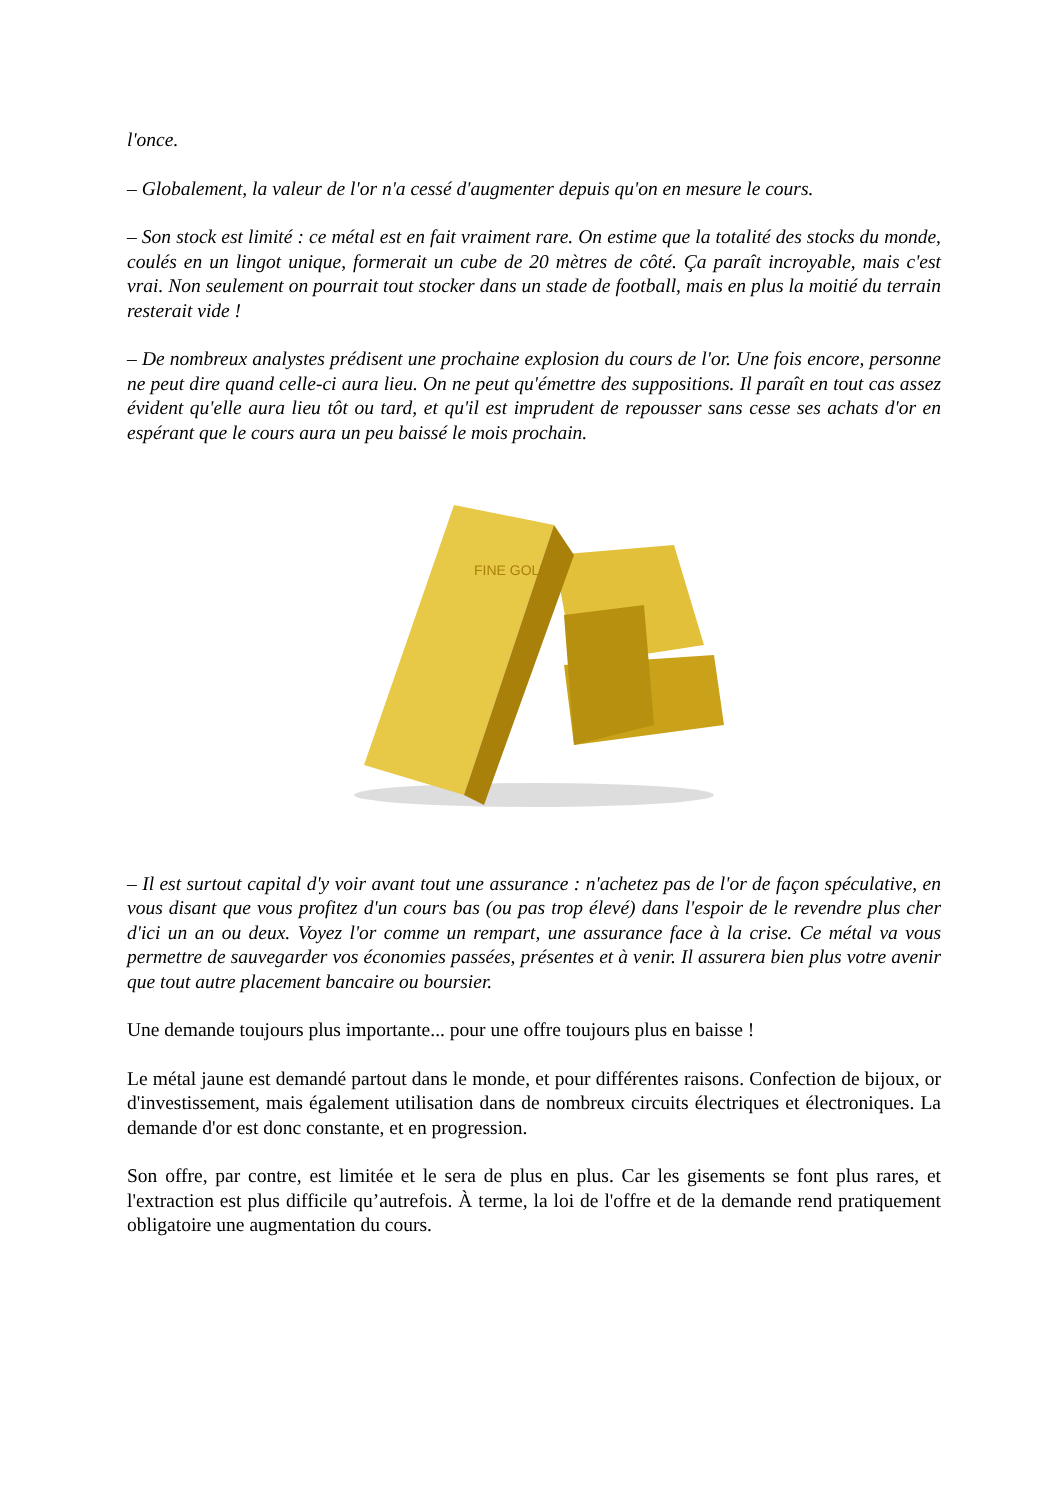l'once.
– Globalement, la valeur de l'or n'a cessé d'augmenter depuis qu'on en mesure le cours.
– Son stock est limité : ce métal est en fait vraiment rare. On estime que la totalité des stocks du monde, coulés en un lingot unique, formerait un cube de 20 mètres de côté. Ça paraît incroyable, mais c'est vrai. Non seulement on pourrait tout stocker dans un stade de football, mais en plus la moitié du terrain resterait vide !
– De nombreux analystes prédisent une prochaine explosion du cours de l'or. Une fois encore, personne ne peut dire quand celle-ci aura lieu. On ne peut qu'émettre des suppositions. Il paraît en tout cas assez évident qu'elle aura lieu tôt ou tard, et qu'il est imprudent de repousser sans cesse ses achats d'or en espérant que le cours aura un peu baissé le mois prochain.
FINE GOLD
– Il est surtout capital d'y voir avant tout une assurance : n'achetez pas de l'or de façon spéculative, en vous disant que vous profitez d'un cours bas (ou pas trop élevé) dans l'espoir de le revendre plus cher d'ici un an ou deux. Voyez l'or comme un rempart, une assurance face à la crise. Ce métal va vous permettre de sauvegarder vos économies passées, présentes et à venir. Il assurera bien plus votre avenir que tout autre placement bancaire ou boursier.
Une demande toujours plus importante... pour une offre toujours plus en baisse !
Le métal jaune est demandé partout dans le monde, et pour différentes raisons. Confection de bijoux, or d'investissement, mais également utilisation dans de nombreux circuits électriques et électroniques. La demande d'or est donc constante, et en progression.
Son offre, par contre, est limitée et le sera de plus en plus. Car les gisements se font plus rares, et l'extraction est plus difficile qu’autrefois. À terme, la loi de l'offre et de la demande rend pratiquement obligatoire une augmentation du cours.